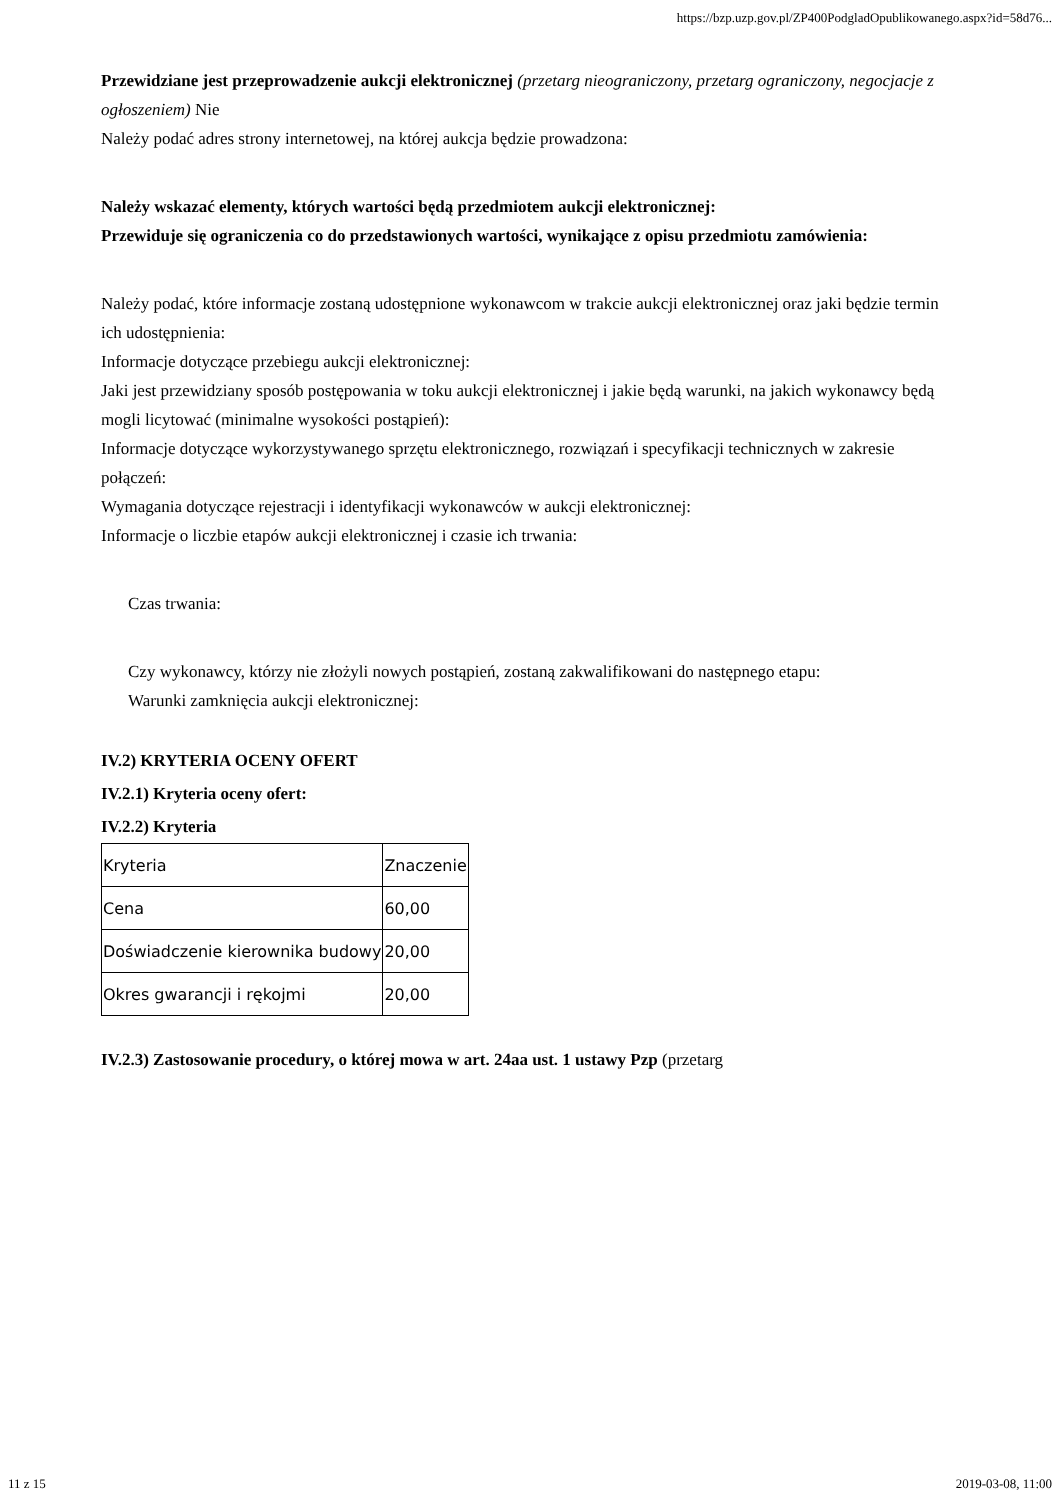https://bzp.uzp.gov.pl/ZP400PodgladOpublikowanego.aspx?id=58d76...
Przewidziane jest przeprowadzenie aukcji elektronicznej (przetarg nieograniczony, przetarg ograniczony, negocjacje z ogłoszeniem) Nie
Należy podać adres strony internetowej, na której aukcja będzie prowadzona:
Należy wskazać elementy, których wartości będą przedmiotem aukcji elektronicznej:
Przewiduje się ograniczenia co do przedstawionych wartości, wynikające z opisu przedmiotu zamówienia:
Należy podać, które informacje zostaną udostępnione wykonawcom w trakcie aukcji elektronicznej oraz jaki będzie termin ich udostępnienia:
Informacje dotyczące przebiegu aukcji elektronicznej:
Jaki jest przewidziany sposób postępowania w toku aukcji elektronicznej i jakie będą warunki, na jakich wykonawcy będą mogli licytować (minimalne wysokości postąpień):
Informacje dotyczące wykorzystywanego sprzętu elektronicznego, rozwiązań i specyfikacji technicznych w zakresie połączeń:
Wymagania dotyczące rejestracji i identyfikacji wykonawców w aukcji elektronicznej:
Informacje o liczbie etapów aukcji elektronicznej i czasie ich trwania:
Czas trwania:
Czy wykonawcy, którzy nie złożyli nowych postąpień, zostaną zakwalifikowani do następnego etapu:
Warunki zamknięcia aukcji elektronicznej:
IV.2) KRYTERIA OCENY OFERT
IV.2.1) Kryteria oceny ofert:
IV.2.2) Kryteria
| Kryteria | Znaczenie |
| Cena | 60,00 |
| Doświadczenie kierownika budowy | 20,00 |
| Okres gwarancji i rękojmi | 20,00 |
IV.2.3) Zastosowanie procedury, o której mowa w art. 24aa ust. 1 ustawy Pzp (przetarg
11 z 15 2019-03-08, 11:00